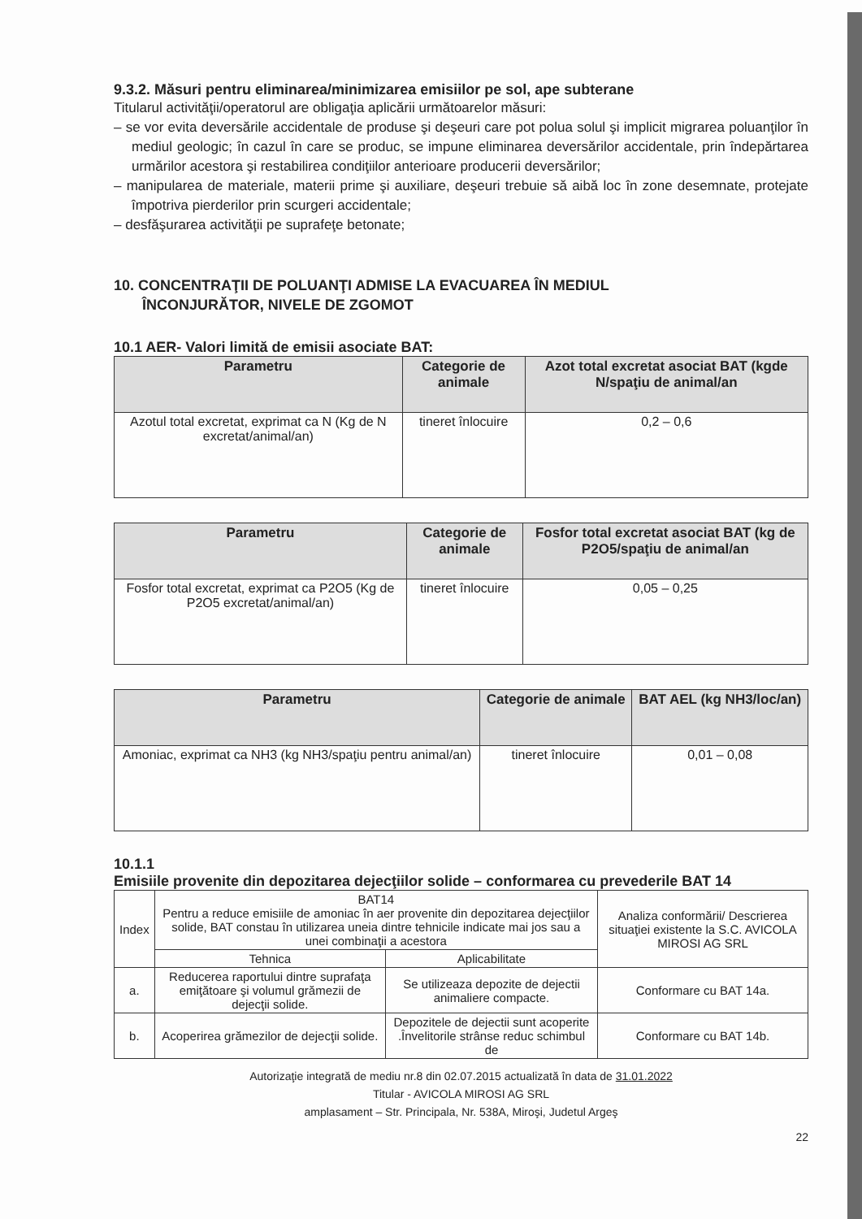9.3.2. Măsuri pentru eliminarea/minimizarea emisiilor pe sol, ape subterane
Titularul activităţii/operatorul are obligaţia aplicării următoarelor măsuri:
– se vor evita deversările accidentale de produse şi deşeuri care pot polua solul şi implicit migrarea poluanţilor în mediul geologic; în cazul în care se produc, se impune eliminarea deversărilor accidentale, prin îndepărtarea urmărilor acestora şi restabilirea condiţiilor anterioare producerii deversărilor;
– manipularea de materiale, materii prime şi auxiliare, deşeuri trebuie să aibă loc în zone desemnate, protejate împotriva pierderilor prin scurgeri accidentale;
– desfăşurarea activităţii pe suprafeţe betonate;
10. CONCENTRAŢII DE POLUANŢI ADMISE LA EVACUAREA ÎN MEDIUL
ÎNCONJURĂTOR, NIVELE DE ZGOMOT
10.1 AER- Valori limită de emisii asociate BAT:
| Parametru | Categorie de animale | Azot total excretat asociat BAT (kgde N/spaţiu de animal/an |
| --- | --- | --- |
| Azotul total excretat, exprimat ca N (Kg de N excretat/animal/an) | tineret înlocuire | 0,2 – 0,6 |
| Parametru | Categorie de animale | Fosfor total excretat asociat BAT (kg de P2O5/spaţiu de animal/an |
| --- | --- | --- |
| Fosfor total excretat, exprimat ca P2O5 (Kg de P2O5 excretat/animal/an) | tineret înlocuire | 0,05 – 0,25 |
| Parametru | Categorie de animale | BAT AEL (kg NH3/loc/an) |
| --- | --- | --- |
| Amoniac, exprimat ca NH3 (kg NH3/spaţiu pentru animal/an) | tineret înlocuire | 0,01 – 0,08 |
10.1.1
Emisiile provenite din depozitarea dejecţiilor solide – conformarea cu prevederile BAT 14
| Index | BAT14 Pentru a reduce emisiile de amoniac în aer provenite din depozitarea dejecţiilor solide, BAT constau în utilizarea uneia dintre tehnicile indicate mai jos sau a unei combinaţii a acestora | | Analiza conformării/ Descrierea situaţiei existente la S.C. AVICOLA MIROSI AG SRL |
| | Tehnica | Aplicabilitate | |
| a. | Reducerea raportului dintre suprafaţa emiţătoare şi volumul grămezii de dejecţii solide. | Se utilizeaza depozite de dejectii animaliere compacte. | Conformare cu BAT 14a. |
| b. | Acoperirea grămezilor de dejecţii solide. | Depozitele de dejectii sunt acoperite .Învelitorile strânse reduc schimbul de | Conformare cu BAT 14b. |
Autorizaţie integrată de mediu nr.8 din 02.07.2015 actualizată în data de 31.01.2022
Titular - AVICOLA MIROSI AG SRL
amplasament – Str. Principala, Nr. 538A, Miroşi, Judetul Argeş
22